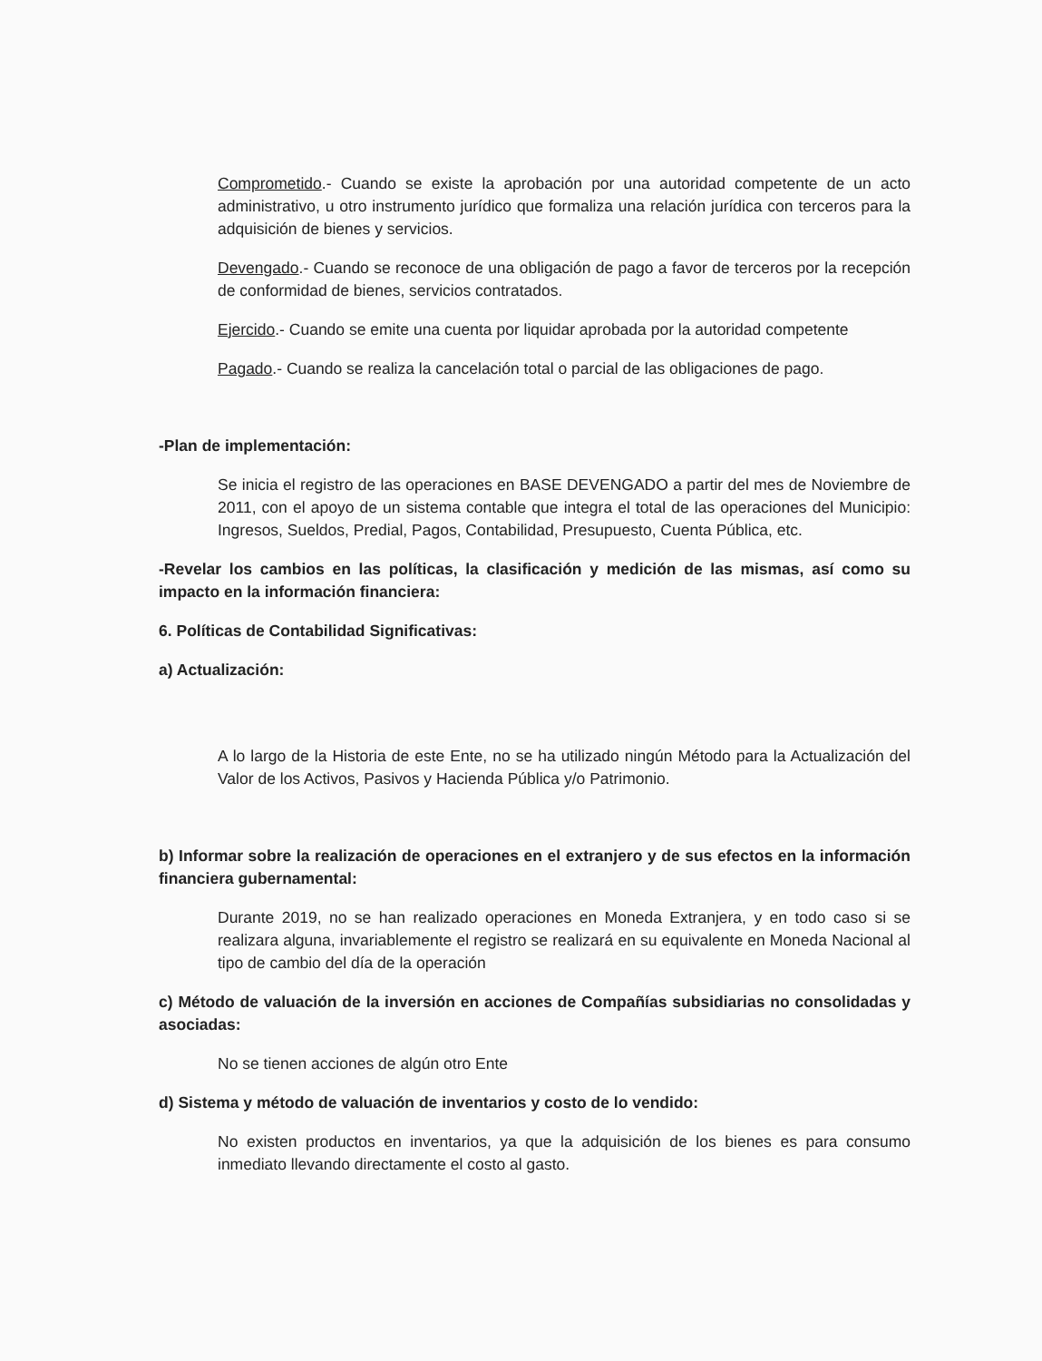Comprometido.- Cuando se existe la aprobación por una autoridad competente de un acto administrativo, u otro instrumento jurídico que formaliza una relación jurídica con terceros para la adquisición de bienes y servicios.
Devengado.- Cuando se reconoce de una obligación de pago a favor de terceros por la recepción de conformidad de bienes, servicios contratados.
Ejercido.- Cuando se emite una cuenta por liquidar aprobada por la autoridad competente
Pagado.- Cuando se realiza la cancelación total o parcial de las obligaciones de pago.
-Plan de implementación:
Se inicia el registro de las operaciones en BASE DEVENGADO a partir del mes de Noviembre de 2011, con el apoyo de un sistema contable que integra el total de las operaciones del Municipio: Ingresos, Sueldos, Predial, Pagos, Contabilidad, Presupuesto, Cuenta Pública, etc.
-Revelar los cambios en las políticas, la clasificación y medición de las mismas, así como su impacto en la información financiera:
6. Políticas de Contabilidad Significativas:
a) Actualización:
A lo largo de la Historia de este Ente, no se ha utilizado ningún Método para la Actualización del Valor de los Activos, Pasivos y Hacienda Pública y/o Patrimonio.
b) Informar sobre la realización de operaciones en el extranjero y de sus efectos en la información financiera gubernamental:
Durante 2019, no se han realizado operaciones en Moneda Extranjera, y en todo caso si se realizara alguna, invariablemente el registro se realizará en su equivalente en Moneda Nacional al tipo de cambio del día de la operación
c) Método de valuación de la inversión en acciones de Compañías subsidiarias no consolidadas y asociadas:
No se tienen acciones de algún otro Ente
d) Sistema y método de valuación de inventarios y costo de lo vendido:
No existen productos en inventarios, ya que la adquisición de los bienes es para consumo inmediato llevando directamente el costo al gasto.